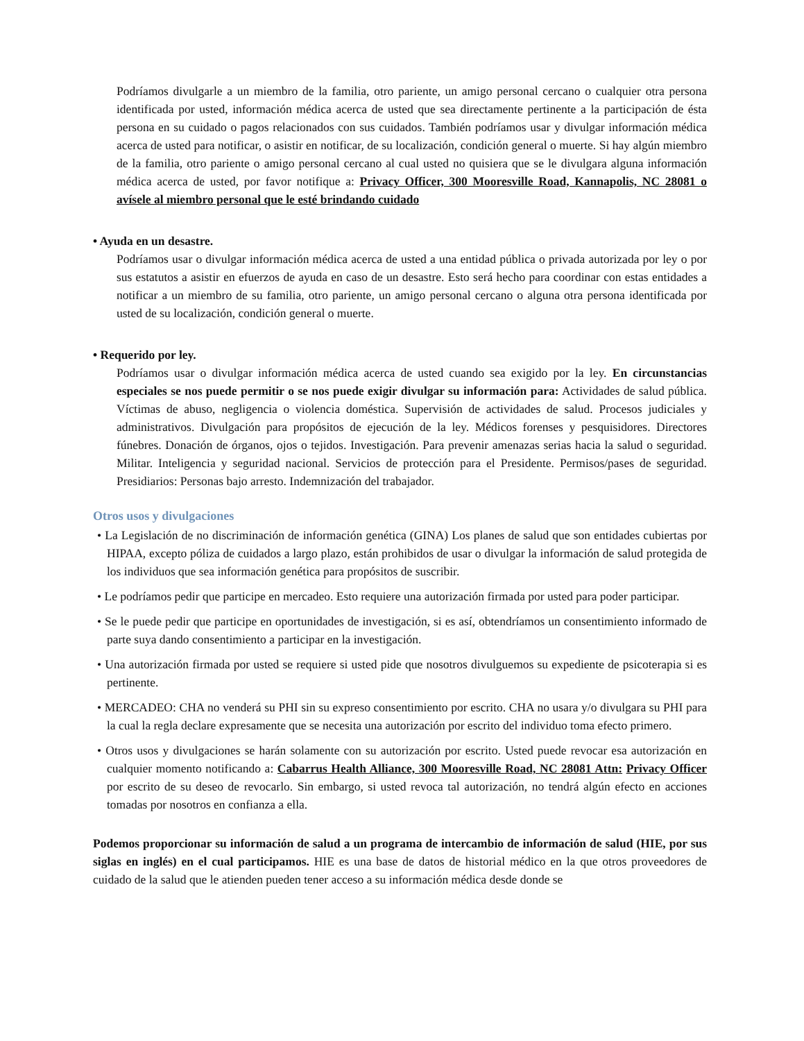Podríamos divulgarle a un miembro de la familia, otro pariente, un amigo personal cercano o cualquier otra persona identificada por usted, información médica acerca de usted que sea directamente pertinente a la participación de ésta persona en su cuidado o pagos relacionados con sus cuidados. También podríamos usar y divulgar información médica acerca de usted para notificar, o asistir en notificar, de su localización, condición general o muerte. Si hay algún miembro de la familia, otro pariente o amigo personal cercano al cual usted no quisiera que se le divulgara alguna información médica acerca de usted, por favor notifique a: Privacy Officer, 300 Mooresville Road, Kannapolis, NC 28081 o avísele al miembro personal que le esté brindando cuidado
• Ayuda en un desastre.
Podríamos usar o divulgar información médica acerca de usted a una entidad pública o privada autorizada por ley o por sus estatutos a asistir en efuerzos de ayuda en caso de un desastre. Esto será hecho para coordinar con estas entidades a notificar a un miembro de su familia, otro pariente, un amigo personal cercano o alguna otra persona identificada por usted de su localización, condición general o muerte.
• Requerido por ley.
Podríamos usar o divulgar información médica acerca de usted cuando sea exigido por la ley. En circunstancias especiales se nos puede permitir o se nos puede exigir divulgar su información para: Actividades de salud pública. Víctimas de abuso, negligencia o violencia doméstica. Supervisión de actividades de salud. Procesos judiciales y administrativos. Divulgación para propósitos de ejecución de la ley. Médicos forenses y pesquisidores. Directores fúnebres. Donación de órganos, ojos o tejidos. Investigación. Para prevenir amenazas serias hacia la salud o seguridad. Militar. Inteligencia y seguridad nacional. Servicios de protección para el Presidente. Permisos/pases de seguridad. Presidiarios: Personas bajo arresto. Indemnización del trabajador.
Otros usos y divulgaciones
• La Legislación de no discriminación de información genética (GINA) Los planes de salud que son entidades cubiertas por HIPAA, excepto póliza de cuidados a largo plazo, están prohibidos de usar o divulgar la información de salud protegida de los individuos que sea información genética para propósitos de suscribir.
• Le podríamos pedir que participe en mercadeo. Esto requiere una autorización firmada por usted para poder participar.
• Se le puede pedir que participe en oportunidades de investigación, si es así, obtendríamos un consentimiento informado de parte suya dando consentimiento a participar en la investigación.
• Una autorización firmada por usted se requiere si usted pide que nosotros divulguemos su expediente de psicoterapia si es pertinente.
• MERCADEO: CHA no venderá su PHI sin su expreso consentimiento por escrito. CHA no usara y/o divulgara su PHI para la cual la regla declare expresamente que se necesita una autorización por escrito del individuo toma efecto primero.
• Otros usos y divulgaciones se harán solamente con su autorización por escrito. Usted puede revocar esa autorización en cualquier momento notificando a: Cabarrus Health Alliance, 300 Mooresville Road, NC 28081 Attn: Privacy Officer por escrito de su deseo de revocarlo. Sin embargo, si usted revoca tal autorización, no tendrá algún efecto en acciones tomadas por nosotros en confianza a ella.
Podemos proporcionar su información de salud a un programa de intercambio de información de salud (HIE, por sus siglas en inglés) en el cual participamos. HIE es una base de datos de historial médico en la que otros proveedores de cuidado de la salud que le atienden pueden tener acceso a su información médica desde donde se